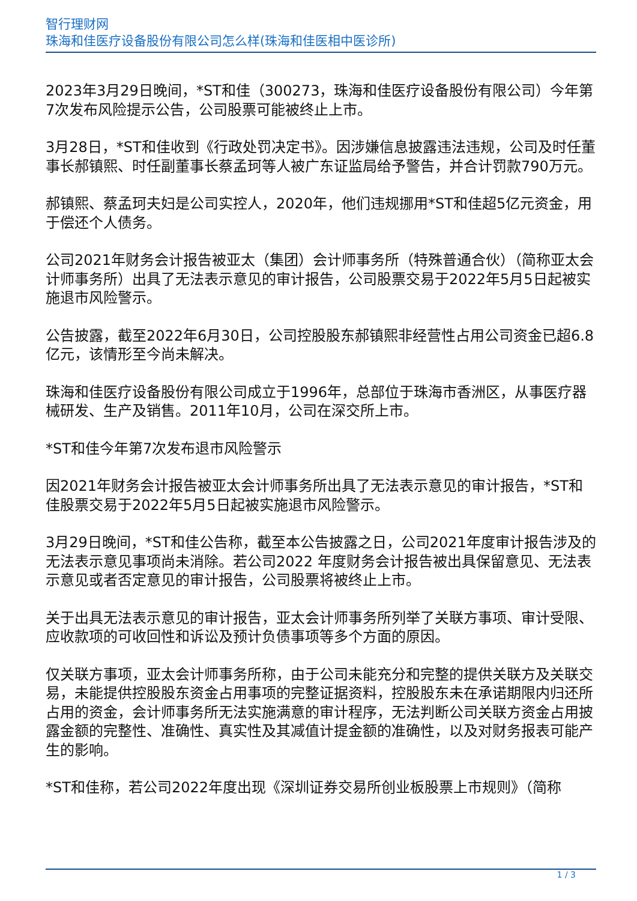智行理财网
珠海和佳医疗设备股份有限公司怎么样(珠海和佳医相中医诊所)
2023年3月29日晚间，*ST和佳（300273，珠海和佳医疗设备股份有限公司）今年第7次发布风险提示公告，公司股票可能被终止上市。
3月28日，*ST和佳收到《行政处罚决定书》。因涉嫌信息披露违法违规，公司及时任董事长郝镇熙、时任副董事长蔡孟珂等人被广东证监局给予警告，并合计罚款790万元。
郝镇熙、蔡孟珂夫妇是公司实控人，2020年，他们违规挪用*ST和佳超5亿元资金，用于偿还个人债务。
公司2021年财务会计报告被亚太（集团）会计师事务所（特殊普通合伙）（简称亚太会计师事务所）出具了无法表示意见的审计报告，公司股票交易于2022年5月5日起被实施退市风险警示。
公告披露，截至2022年6月30日，公司控股股东郝镇熙非经营性占用公司资金已超6.8亿元，该情形至今尚未解决。
珠海和佳医疗设备股份有限公司成立于1996年，总部位于珠海市香洲区，从事医疗器械研发、生产及销售。2011年10月，公司在深交所上市。
*ST和佳今年第7次发布退市风险警示
因2021年财务会计报告被亚太会计师事务所出具了无法表示意见的审计报告，*ST和佳股票交易于2022年5月5日起被实施退市风险警示。
3月29日晚间，*ST和佳公告称，截至本公告披露之日，公司2021年度审计报告涉及的无法表示意见事项尚未消除。若公司2022 年度财务会计报告被出具保留意见、无法表示意见或者否定意见的审计报告，公司股票将被终止上市。
关于出具无法表示意见的审计报告，亚太会计师事务所列举了关联方事项、审计受限、应收款项的可收回性和诉讼及预计负债事项等多个方面的原因。
仅关联方事项，亚太会计师事务所称，由于公司未能充分和完整的提供关联方及关联交易，未能提供控股股东资金占用事项的完整证据资料，控股股东未在承诺期限内归还所占用的资金，会计师事务所无法实施满意的审计程序，无法判断公司关联方资金占用披露金额的完整性、准确性、真实性及其减值计提金额的准确性，以及对财务报表可能产生的影响。
*ST和佳称，若公司2022年度出现《深圳证券交易所创业板股票上市规则》（简称
1 / 3